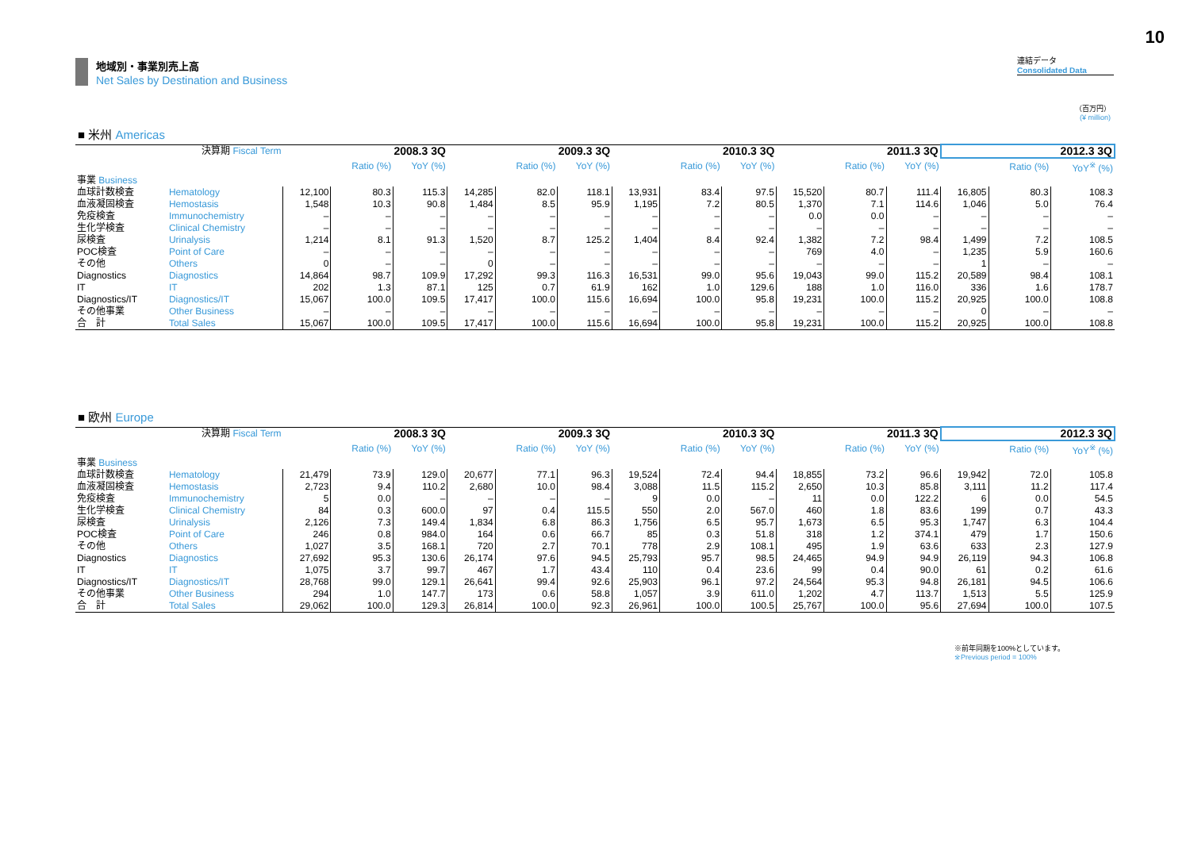10
地域別・事業別売上高
Net Sales by Destination and Business
連結データ
Consolidated Data
（百万円）
(¥ million)
■ 米州 Americas
| 決算期 Fiscal Term | | 2008.3 3Q | | | 2009.3 3Q | | | 2010.3 3Q | | | 2011.3 3Q | | | 2012.3 3Q | | |
| | | | Ratio (%) | YoY (%) | | Ratio (%) | YoY (%) | | Ratio (%) | YoY (%) | | Ratio (%) | YoY (%) | | Ratio (%) | YoY<sup>※</sup> (%) |
| 事業 Business | | | | | | | | | | | | | | | | |
| 血球計数検査 | Hematology | 12,100 | 80.3 | 115.3 | 14,285 | 82.0 | 118.1 | 13,931 | 83.4 | 97.5 | 15,520 | 80.7 | 111.4 | 16,805 | 80.3 | 108.3 |
| 血液凝固検査 | Hemostasis | 1,548 | 10.3 | 90.8 | 1,484 | 8.5 | 95.9 | 1,195 | 7.2 | 80.5 | 1,370 | 7.1 | 114.6 | 1,046 | 5.0 | 76.4 |
| 免疫検査 | Immunochemistry | – | – | – | – | – | – | – | – | – | 0.0 | 0.0 | – | – | – | – |
| 生化学検査 | Clinical Chemistry | – | – | – | – | – | – | – | – | – | – | – | – | – | – | – |
| 尿検査 | Urinalysis | 1,214 | 8.1 | 91.3 | 1,520 | 8.7 | 125.2 | 1,404 | 8.4 | 92.4 | 1,382 | 7.2 | 98.4 | 1,499 | 7.2 | 108.5 |
| POC検査 | Point of Care | – | – | – | – | – | – | – | – | – | 769 | 4.0 | – | 1,235 | 5.9 | 160.6 |
| その他 | Others | 0 | – | – | 0 | – | – | – | – | – | – | – | – | 1 | – | – |
| Diagnostics | Diagnostics | 14,864 | 98.7 | 109.9 | 17,292 | 99.3 | 116.3 | 16,531 | 99.0 | 95.6 | 19,043 | 99.0 | 115.2 | 20,589 | 98.4 | 108.1 |
| IT | IT | 202 | 1.3 | 87.1 | 125 | 0.7 | 61.9 | 162 | 1.0 | 129.6 | 188 | 1.0 | 116.0 | 336 | 1.6 | 178.7 |
| Diagnostics/IT | Diagnostics/IT | 15,067 | 100.0 | 109.5 | 17,417 | 100.0 | 115.6 | 16,694 | 100.0 | 95.8 | 19,231 | 100.0 | 115.2 | 20,925 | 100.0 | 108.8 |
| その他事業 | Other Business | – | – | – | – | – | – | – | – | – | – | – | – | 0 | – | – |
| 合 計 | Total Sales | 15,067 | 100.0 | 109.5 | 17,417 | 100.0 | 115.6 | 16,694 | 100.0 | 95.8 | 19,231 | 100.0 | 115.2 | 20,925 | 100.0 | 108.8 |
■ 欧州 Europe
| 決算期 Fiscal Term | | 2008.3 3Q | | | 2009.3 3Q | | | 2010.3 3Q | | | 2011.3 3Q | | | 2012.3 3Q | | |
| | | | Ratio (%) | YoY (%) | | Ratio (%) | YoY (%) | | Ratio (%) | YoY (%) | | Ratio (%) | YoY (%) | | Ratio (%) | YoY<sup>※</sup> (%) |
| 事業 Business | | | | | | | | | | | | | | | | |
| 血球計数検査 | Hematology | 21,479 | 73.9 | 129.0 | 20,677 | 77.1 | 96.3 | 19,524 | 72.4 | 94.4 | 18,855 | 73.2 | 96.6 | 19,942 | 72.0 | 105.8 |
| 血液凝固検査 | Hemostasis | 2,723 | 9.4 | 110.2 | 2,680 | 10.0 | 98.4 | 3,088 | 11.5 | 115.2 | 2,650 | 10.3 | 85.8 | 3,111 | 11.2 | 117.4 |
| 免疫検査 | Immunochemistry | 5 | 0.0 | – | – | – | – | 9 | 0.0 | – | 11 | 0.0 | 122.2 | 6 | 0.0 | 54.5 |
| 生化学検査 | Clinical Chemistry | 84 | 0.3 | 600.0 | 97 | 0.4 | 115.5 | 550 | 2.0 | 567.0 | 460 | 1.8 | 83.6 | 199 | 0.7 | 43.3 |
| 尿検査 | Urinalysis | 2,126 | 7.3 | 149.4 | 1,834 | 6.8 | 86.3 | 1,756 | 6.5 | 95.7 | 1,673 | 6.5 | 95.3 | 1,747 | 6.3 | 104.4 |
| POC検査 | Point of Care | 246 | 0.8 | 984.0 | 164 | 0.6 | 66.7 | 85 | 0.3 | 51.8 | 318 | 1.2 | 374.1 | 479 | 1.7 | 150.6 |
| その他 | Others | 1,027 | 3.5 | 168.1 | 720 | 2.7 | 70.1 | 778 | 2.9 | 108.1 | 495 | 1.9 | 63.6 | 633 | 2.3 | 127.9 |
| Diagnostics | Diagnostics | 27,692 | 95.3 | 130.6 | 26,174 | 97.6 | 94.5 | 25,793 | 95.7 | 98.5 | 24,465 | 94.9 | 94.9 | 26,119 | 94.3 | 106.8 |
| IT | IT | 1,075 | 3.7 | 99.7 | 467 | 1.7 | 43.4 | 110 | 0.4 | 23.6 | 99 | 0.4 | 90.0 | 61 | 0.2 | 61.6 |
| Diagnostics/IT | Diagnostics/IT | 28,768 | 99.0 | 129.1 | 26,641 | 99.4 | 92.6 | 25,903 | 96.1 | 97.2 | 24,564 | 95.3 | 94.8 | 26,181 | 94.5 | 106.6 |
| その他事業 | Other Business | 294 | 1.0 | 147.7 | 173 | 0.6 | 58.8 | 1,057 | 3.9 | 611.0 | 1,202 | 4.7 | 113.7 | 1,513 | 5.5 | 125.9 |
| 合 計 | Total Sales | 29,062 | 100.0 | 129.3 | 26,814 | 100.0 | 92.3 | 26,961 | 100.0 | 100.5 | 25,767 | 100.0 | 95.6 | 27,694 | 100.0 | 107.5 |
※前年同期を100%としています。
※Previous period = 100%